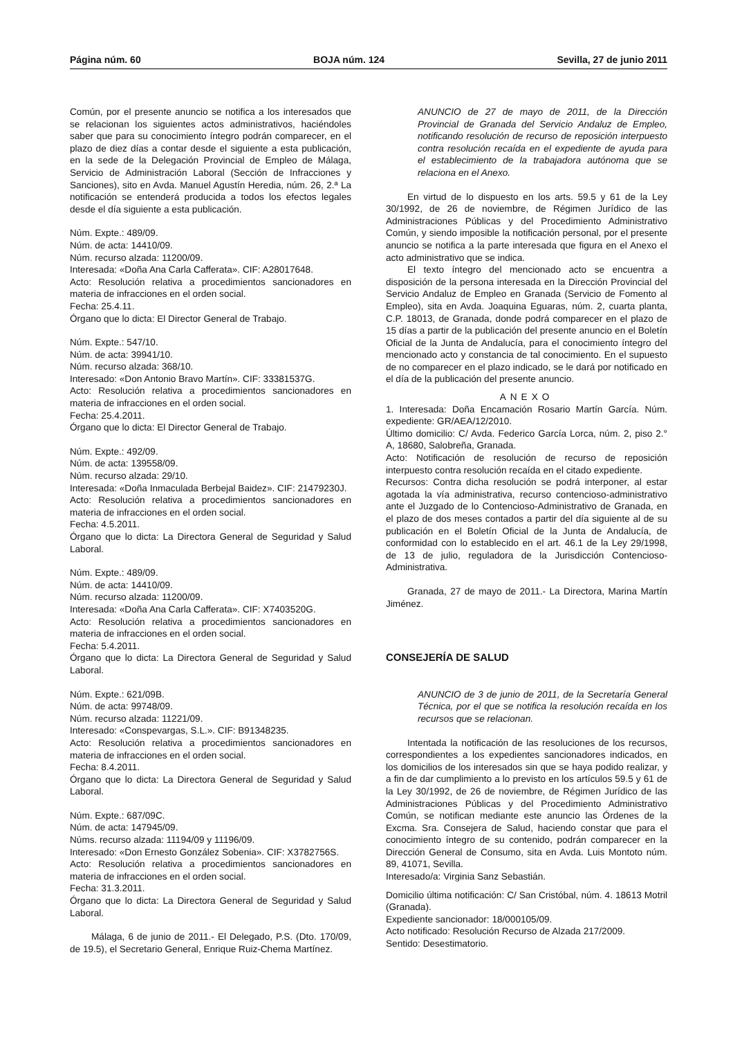Página núm. 60 BOJA núm. 124 Sevilla, 27 de junio 2011
Común, por el presente anuncio se notifica a los interesados que se relacionan los siguientes actos administrativos, haciéndoles saber que para su conocimiento íntegro podrán comparecer, en el plazo de diez días a contar desde el siguiente a esta publicación, en la sede de la Delegación Provincial de Empleo de Málaga, Servicio de Administración Laboral (Sección de Infracciones y Sanciones), sito en Avda. Manuel Agustín Heredia, núm. 26, 2.ª La notificación se entenderá producida a todos los efectos legales desde el día siguiente a esta publicación.
Núm. Expte.: 489/09.
Núm. de acta: 14410/09.
Núm. recurso alzada: 11200/09.
Interesada: «Doña Ana Carla Cafferata». CIF: A28017648.
Acto: Resolución relativa a procedimientos sancionadores en materia de infracciones en el orden social.
Fecha: 25.4.11.
Órgano que lo dicta: El Director General de Trabajo.
Núm. Expte.: 547/10.
Núm. de acta: 39941/10.
Núm. recurso alzada: 368/10.
Interesado: «Don Antonio Bravo Martín». CIF: 33381537G.
Acto: Resolución relativa a procedimientos sancionadores en materia de infracciones en el orden social.
Fecha: 25.4.2011.
Órgano que lo dicta: El Director General de Trabajo.
Núm. Expte.: 492/09.
Núm. de acta: 139558/09.
Núm. recurso alzada: 29/10.
Interesada: «Doña Inmaculada Berbejal Baidez». CIF: 21479230J.
Acto: Resolución relativa a procedimientos sancionadores en materia de infracciones en el orden social.
Fecha: 4.5.2011.
Órgano que lo dicta: La Directora General de Seguridad y Salud Laboral.
Núm. Expte.: 489/09.
Núm. de acta: 14410/09.
Núm. recurso alzada: 11200/09.
Interesada: «Doña Ana Carla Cafferata». CIF: X7403520G.
Acto: Resolución relativa a procedimientos sancionadores en materia de infracciones en el orden social.
Fecha: 5.4.2011.
Órgano que lo dicta: La Directora General de Seguridad y Salud Laboral.
Núm. Expte.: 621/09B.
Núm. de acta: 99748/09.
Núm. recurso alzada: 11221/09.
Interesado: «Conspevargas, S.L.». CIF: B91348235.
Acto: Resolución relativa a procedimientos sancionadores en materia de infracciones en el orden social.
Fecha: 8.4.2011.
Órgano que lo dicta: La Directora General de Seguridad y Salud Laboral.
Núm. Expte.: 687/09C.
Núm. de acta: 147945/09.
Núms. recurso alzada: 11194/09 y 11196/09.
Interesado: «Don Ernesto González Sobenia». CIF: X3782756S.
Acto: Resolución relativa a procedimientos sancionadores en materia de infracciones en el orden social.
Fecha: 31.3.2011.
Órgano que lo dicta: La Directora General de Seguridad y Salud Laboral.
Málaga, 6 de junio de 2011.- El Delegado, P.S. (Dto. 170/09, de 19.5), el Secretario General, Enrique Ruiz-Chema Martínez.
ANUNCIO de 27 de mayo de 2011, de la Dirección Provincial de Granada del Servicio Andaluz de Empleo, notificando resolución de recurso de reposición interpuesto contra resolución recaída en el expediente de ayuda para el establecimiento de la trabajadora autónoma que se relaciona en el Anexo.
En virtud de lo dispuesto en los arts. 59.5 y 61 de la Ley 30/1992, de 26 de noviembre, de Régimen Jurídico de las Administraciones Públicas y del Procedimiento Administrativo Común, y siendo imposible la notificación personal, por el presente anuncio se notifica a la parte interesada que figura en el Anexo el acto administrativo que se indica.
El texto íntegro del mencionado acto se encuentra a disposición de la persona interesada en la Dirección Provincial del Servicio Andaluz de Empleo en Granada (Servicio de Fomento al Empleo), sita en Avda. Joaquina Eguaras, núm. 2, cuarta planta, C.P. 18013, de Granada, donde podrá comparecer en el plazo de 15 días a partir de la publicación del presente anuncio en el Boletín Oficial de la Junta de Andalucía, para el conocimiento íntegro del mencionado acto y constancia de tal conocimiento. En el supuesto de no comparecer en el plazo indicado, se le dará por notificado en el día de la publicación del presente anuncio.
ANEXO
1. Interesada: Doña Encamación Rosario Martín García. Núm. expediente: GR/AEA/12/2010.
Último domicilio: C/ Avda. Federico García Lorca, núm. 2, piso 2.° A, 18680, Salobreña, Granada.
Acto: Notificación de resolución de recurso de reposición interpuesto contra resolución recaída en el citado expediente.
Recursos: Contra dicha resolución se podrá interponer, al estar agotada la vía administrativa, recurso contencioso-administrativo ante el Juzgado de lo Contencioso-Administrativo de Granada, en el plazo de dos meses contados a partir del día siguiente al de su publicación en el Boletín Oficial de la Junta de Andalucía, de conformidad con lo establecido en el art. 46.1 de la Ley 29/1998, de 13 de julio, reguladora de la Jurisdicción Contencioso-Administrativa.
Granada, 27 de mayo de 2011.- La Directora, Marina Martín Jiménez.
CONSEJERÍA DE SALUD
ANUNCIO de 3 de junio de 2011, de la Secretaría General Técnica, por el que se notifica la resolución recaída en los recursos que se relacionan.
Intentada la notificación de las resoluciones de los recursos, correspondientes a los expedientes sancionadores indicados, en los domicilios de los interesados sin que se haya podido realizar, y a fin de dar cumplimiento a lo previsto en los artículos 59.5 y 61 de la Ley 30/1992, de 26 de noviembre, de Régimen Jurídico de las Administraciones Públicas y del Procedimiento Administrativo Común, se notifican mediante este anuncio las Órdenes de la Excma. Sra. Consejera de Salud, haciendo constar que para el conocimiento íntegro de su contenido, podrán comparecer en la Dirección General de Consumo, sita en Avda. Luis Montoto núm. 89, 41071, Sevilla.
Interesado/a: Virginia Sanz Sebastián.
Domicilio última notificación: C/ San Cristóbal, núm. 4. 18613 Motril (Granada).
Expediente sancionador: 18/000105/09.
Acto notificado: Resolución Recurso de Alzada 217/2009.
Sentido: Desestimatorio.